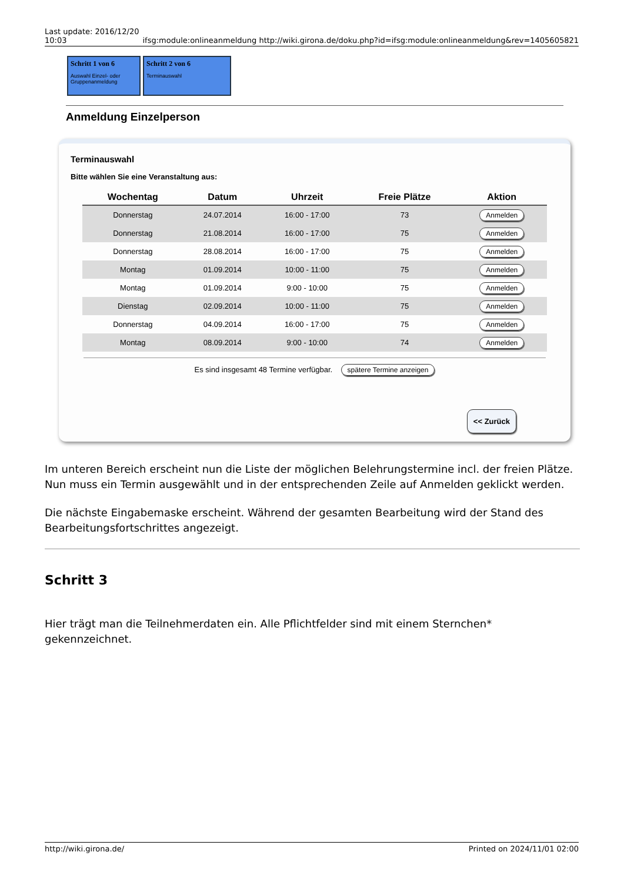Last update: 2016/12/20
10:03 ifsg:module:onlineanmeldung http://wiki.girona.de/doku.php?id=ifsg:module:onlineanmeldung&rev=1405605821
Schritt 1 von 6
Auswahl Einzel- oder Gruppenanmeldung
Schritt 2 von 6
Terminauswahl
Anmeldung Einzelperson
Terminauswahl
Bitte wählen Sie eine Veranstaltung aus:
| Wochentag | Datum | Uhrzeit | Freie Plätze | Aktion |
| --- | --- | --- | --- | --- |
| Donnerstag | 24.07.2014 | 16:00 - 17:00 | 73 | Anmelden |
| Donnerstag | 21.08.2014 | 16:00 - 17:00 | 75 | Anmelden |
| Donnerstag | 28.08.2014 | 16:00 - 17:00 | 75 | Anmelden |
| Montag | 01.09.2014 | 10:00 - 11:00 | 75 | Anmelden |
| Montag | 01.09.2014 | 9:00 - 10:00 | 75 | Anmelden |
| Dienstag | 02.09.2014 | 10:00 - 11:00 | 75 | Anmelden |
| Donnerstag | 04.09.2014 | 16:00 - 17:00 | 75 | Anmelden |
| Montag | 08.09.2014 | 9:00 - 10:00 | 74 | Anmelden |
Es sind insgesamt 48 Termine verfügbar. spätere Termine anzeigen
<< Zurück
Im unteren Bereich erscheint nun die Liste der möglichen Belehrungstermine incl. der freien Plätze. Nun muss ein Termin ausgewählt und in der entsprechenden Zeile auf Anmelden geklickt werden.
Die nächste Eingabemaske erscheint. Während der gesamten Bearbeitung wird der Stand des Bearbeitungsfortschrittes angezeigt.
Schritt 3
Hier trägt man die Teilnehmerdaten ein. Alle Pflichtfelder sind mit einem Sternchen* gekennzeichnet.
http://wiki.girona.de/ Printed on 2024/11/01 02:00